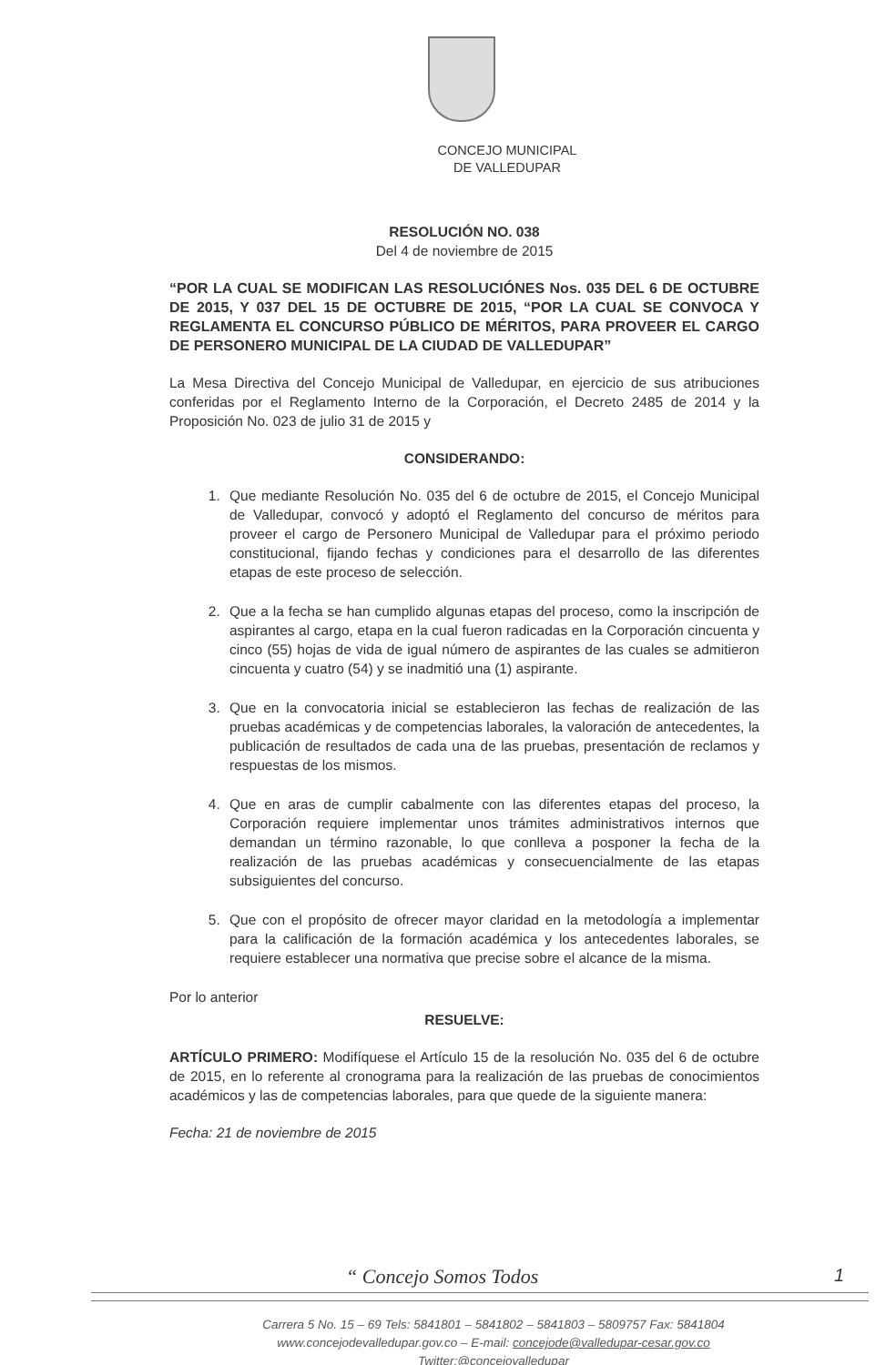CONCEJO MUNICIPAL
DE VALLEDUPAR
RESOLUCIÓN NO. 038
Del 4 de noviembre de 2015
“POR LA CUAL SE MODIFICAN LAS RESOLUCIÓNES Nos. 035 DEL 6 DE OCTUBRE DE 2015, Y 037 DEL 15 DE OCTUBRE DE 2015, “POR LA CUAL SE CONVOCA Y REGLAMENTA EL CONCURSO PÚBLICO DE MÉRITOS, PARA PROVEER EL CARGO DE PERSONERO MUNICIPAL DE LA CIUDAD DE VALLEDUPAR”
La Mesa Directiva del Concejo Municipal de Valledupar, en ejercicio de sus atribuciones conferidas por el Reglamento Interno de la Corporación, el Decreto 2485 de 2014 y la Proposición No. 023 de julio 31 de 2015 y
CONSIDERANDO:
1. Que mediante Resolución No. 035 del 6 de octubre de 2015, el Concejo Municipal de Valledupar, convocó y adoptó el Reglamento del concurso de méritos para proveer el cargo de Personero Municipal de Valledupar para el próximo periodo constitucional, fijando fechas y condiciones para el desarrollo de las diferentes etapas de este proceso de selección.
2. Que a la fecha se han cumplido algunas etapas del proceso, como la inscripción de aspirantes al cargo, etapa en la cual fueron radicadas en la Corporación cincuenta y cinco (55) hojas de vida de igual número de aspirantes de las cuales se admitieron cincuenta y cuatro (54) y se inadmitió una (1) aspirante.
3. Que en la convocatoria inicial se establecieron las fechas de realización de las pruebas académicas y de competencias laborales, la valoración de antecedentes, la publicación de resultados de cada una de las pruebas, presentación de reclamos y respuestas de los mismos.
4. Que en aras de cumplir cabalmente con las diferentes etapas del proceso, la Corporación requiere implementar unos trámites administrativos internos que demandan un término razonable, lo que conlleva a posponer la fecha de la realización de las pruebas académicas y consecuencialmente de las etapas subsiguientes del concurso.
5. Que con el propósito de ofrecer mayor claridad en la metodología a implementar para la calificación de la formación académica y los antecedentes laborales, se requiere establecer una normativa que precise sobre el alcance de la misma.
Por lo anterior
RESUELVE:
ARTÍCULO PRIMERO: Modifíquese el Artículo 15 de la resolución No. 035 del 6 de octubre de 2015, en lo referente al cronograma para la realización de las pruebas de conocimientos académicos y las de competencias laborales, para que quede de la siguiente manera:
Fecha: 21 de noviembre de 2015
“ Concejo Somos Todos
1
Carrera 5 No. 15 – 69 Tels: 5841801 – 5841802 – 5841803 – 5809757 Fax: 5841804
www.concejodevalledupar.gov.co – E-mail: concejode@valledupar-cesar.gov.co
Twitter:@concejovalledupar